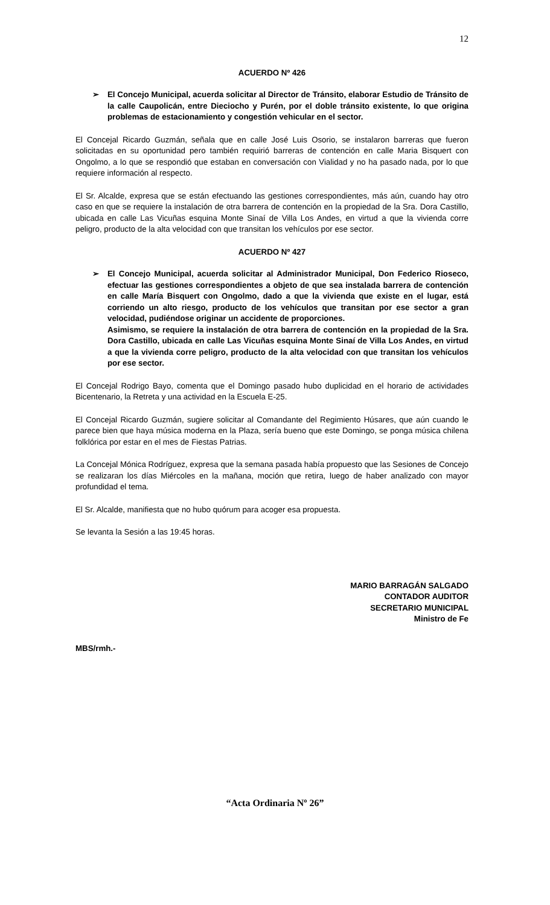12
ACUERDO Nº 426
➢ El Concejo Municipal, acuerda solicitar al Director de Tránsito, elaborar Estudio de Tránsito de la calle Caupolicán, entre Dieciocho y Purén, por el doble tránsito existente, lo que origina problemas de estacionamiento y congestión vehicular en el sector.
El Concejal Ricardo Guzmán, señala que en calle José Luis Osorio, se instalaron barreras que fueron solicitadas en su oportunidad pero también requirió barreras de contención en calle Maria Bisquert con Ongolmo, a lo que se respondió que estaban en conversación con Vialidad y no ha pasado nada, por lo que requiere información al respecto.
El Sr. Alcalde, expresa que se están efectuando las gestiones correspondientes, más aún, cuando hay otro caso en que se requiere la instalación de otra barrera de contención en la propiedad de la Sra. Dora Castillo, ubicada en calle Las Vicuñas esquina Monte Sinaí de Villa Los Andes, en virtud a que la vivienda corre peligro, producto de la alta velocidad con que transitan los vehículos por ese sector.
ACUERDO Nº 427
➢ El Concejo Municipal, acuerda solicitar al Administrador Municipal, Don Federico Rioseco, efectuar las gestiones correspondientes a objeto de que sea instalada barrera de contención en calle María Bisquert con Ongolmo, dado a que la vivienda que existe en el lugar, está corriendo un alto riesgo, producto de los vehículos que transitan por ese sector a gran velocidad, pudiéndose originar un accidente de proporciones.
Asimismo, se requiere la instalación de otra barrera de contención en la propiedad de la Sra. Dora Castillo, ubicada en calle Las Vicuñas esquina Monte Sinaí de Villa Los Andes, en virtud a que la vivienda corre peligro, producto de la alta velocidad con que transitan los vehículos por ese sector.
El Concejal Rodrigo Bayo, comenta que el Domingo pasado hubo duplicidad en el horario de actividades Bicentenario, la Retreta y una actividad en la Escuela E-25.
El Concejal Ricardo Guzmán, sugiere solicitar al Comandante del Regimiento Húsares, que aún cuando le parece bien que haya música moderna en la Plaza, sería bueno que este Domingo, se ponga música chilena folklórica por estar en el mes de Fiestas Patrias.
La Concejal Mónica Rodríguez, expresa que la semana pasada había propuesto que las Sesiones de Concejo se realizaran los días Miércoles en la mañana, moción que retira, luego de haber analizado con mayor profundidad el tema.
El Sr. Alcalde, manifiesta que no hubo quórum para acoger esa propuesta.
Se levanta la Sesión a las 19:45 horas.
MARIO BARRAGÁN SALGADO
CONTADOR AUDITOR
SECRETARIO MUNICIPAL
Ministro de Fe
MBS/rmh.-
“Acta Ordinaria Nº 26”